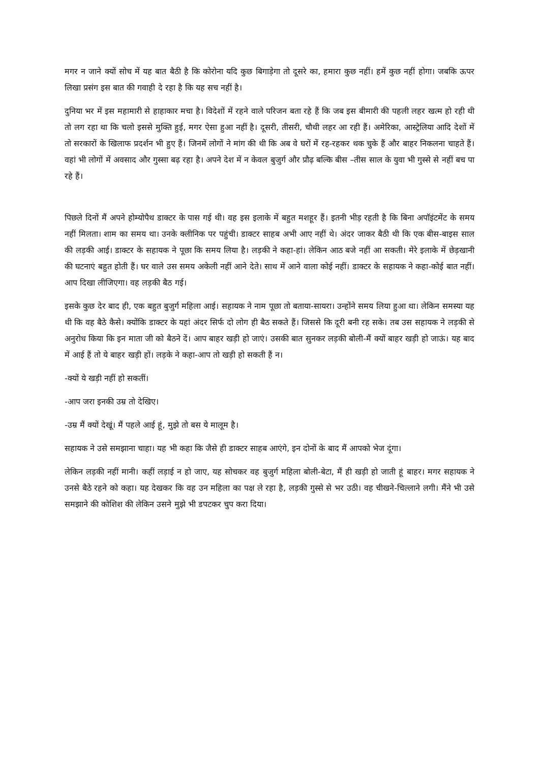मगर न जाने क्यों सोच में यह बात बैठी है कि कोरोना यदि कुछ बिगाड़ेगा तो दूसरे का, हमारा कुछ नहीं। हमें कुछ नहीं होगा। जबकि ऊपर लिखा प्रसंग इस बात की गवाही दे रहा है कि यह सच नहीं है।
दुनिया भर में इस महामारी से हाहाकार मचा है। विदेशों में रहने वाले परिजन बता रहे हैं कि जब इस बीमारी की पहली लहर खत्म हो रही थी तो लग रहा था कि चलो इससे मुक्ति हुई, मगर ऐसा हुआ नहीं है। दूसरी, तीसरी, चौथी लहर आ रही हैं। अमेरिका, आस्ट्रेलिया आदि देशों में तो सरकारों के खिलाफ प्रदर्शन भी हुए हैं। जिनमें लोगों ने मांग की थी कि अब वे घरों में रह-रहकर थक चुके हैं और बाहर निकलना चाहते हैं। वहां भी लोगों में अवसाद और गुस्सा बढ़ रहा है। अपने देश में न केवल बुजुर्ग और प्रौढ़ बल्कि बीस –तीस साल के युवा भी गुस्से से नहीं बच पा रहे हैं।
पिछले दिनों मैं अपने होम्योपैथ डाक्टर के पास गई थी। वह इस इलाके में बहुत मशहूर हैं। इतनी भीड़ रहती है कि बिना अपाॅइंटमेंट के समय नहीं मिलता। शाम का समय था। उनके क्लीनिक पर पहुंची। डाक्टर साहब अभी आए नहीं थे। अंदर जाकर बैठी थी कि एक बीस-बाइस साल की लड़की आई। डाक्टर के सहायक ने पूछा कि समय लिया है। लड़की ने कहा-हां। लेकिन आठ बजे नहीं आ सकती। मेरे इलाके में छेड़खानी की घटनाएं बहुत होती हैं। घर वाले उस समय अकेली नहीं आने देते। साथ में आने वाला कोई नहीं। डाक्टर के सहायक ने कहा-कोई बात नहीं। आप दिखा लीजिएगा। वह लड़की बैठ गई।
इसके कुछ देर बाद ही, एक बहुत बुजुर्ग महिला आई। सहायक ने नाम पूछा तो बताया-सायरा। उन्होंने समय लिया हुआ था। लेकिन समस्या यह थी कि वह बैठे कैसे। क्योंकि डाक्टर के यहां अंदर सिर्फ दो लोग ही बैठ सकते हैं। जिससे कि दूरी बनी रह सके। तब उस सहायक ने लड़की से अनुरोध किया कि इन माता जी को बैठने दें। आप बाहर खड़ी हो जाएं। उसकी बात सुनकर लड़की बोली-मैं क्यों बाहर खड़ी हो जाऊं। यह बाद में आई हैं तो ये बाहर खड़ी हों। लड़के ने कहा-आप तो खड़ी हो सकती हैं न।
-क्यों ये खड़ी नहीं हो सकतीं।
-आप जरा इनकी उम्र तो देखिए।
-उम्र मैं क्यों देखूं। मैं पहले आई हूं, मुझे तो बस ये मालूम है।
सहायक ने उसे समझाना चाहा। यह भी कहा कि जैसे ही डाक्टर साहब आएंगे, इन दोनों के बाद मैं आपको भेज दूंगा।
लेकिन लड़की नहीं मानी। कहीं लड़ाई न हो जाए, यह सोचकर वह बुजुर्ग महिला बोली-बेटा, मैं ही खड़ी हो जाती हूं बाहर। मगर सहायक ने उनसे बैठे रहने को कहा। यह देखकर कि वह उन महिला का पक्ष ले रहा है, लड़की गुस्से से भर उठी। वह चीखने-चिल्लाने लगी। मैंने भी उसे समझाने की कोशिश की लेकिन उसने मुझे भी डपटकर चुप करा दिया।